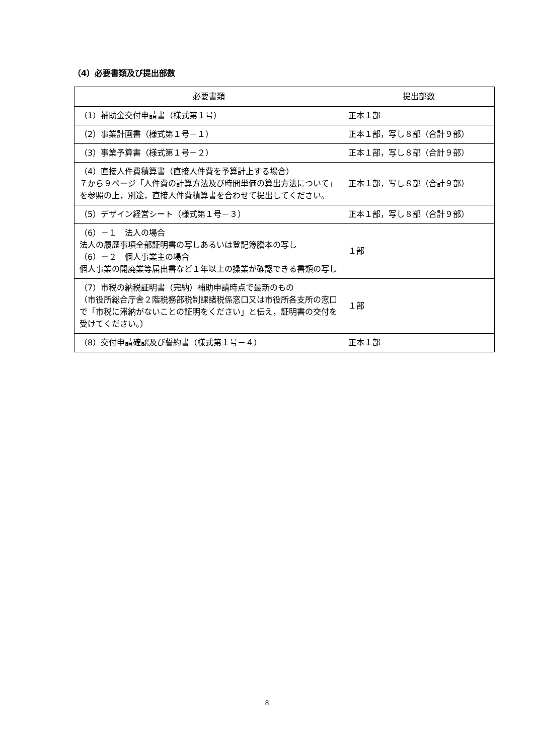（4）必要書類及び提出部数
| 必要書類 | 提出部数 |
| --- | --- |
| （1）補助金交付申請書（様式第１号） | 正本１部 |
| （2）事業計画書（様式第１号－１） | 正本１部，写し８部（合計９部） |
| （3）事業予算書（様式第１号－２） | 正本１部，写し８部（合計９部） |
| （4）直接人件費積算書（直接人件費を予算計上する場合） ７から９ページ「人件費の計算方法及び時間単価の算出方法について」を参照の上，別途，直接人件費積算書を合わせて提出してください。 | 正本１部，写し８部（合計９部） |
| （5）デザイン経営シート（様式第１号－３） | 正本１部，写し８部（合計９部） |
| （6）－１ 法人の場合 法人の履歴事項全部証明書の写しあるいは登記簿謄本の写し （6）－２ 個人事業主の場合 個人事業の開廃業等届出書など１年以上の操業が確認できる書類の写し | １部 |
| （7）市税の納税証明書（完納）補助申請時点で最新のもの （市役所総合庁舎２階税務部税制課諸税係窓口又は市役所各支所の窓口で「市税に滞納がないことの証明をください」と伝え，証明書の交付を受けてください。） | １部 |
| （8）交付申請確認及び誓約書（様式第１号－４） | 正本１部 |
8